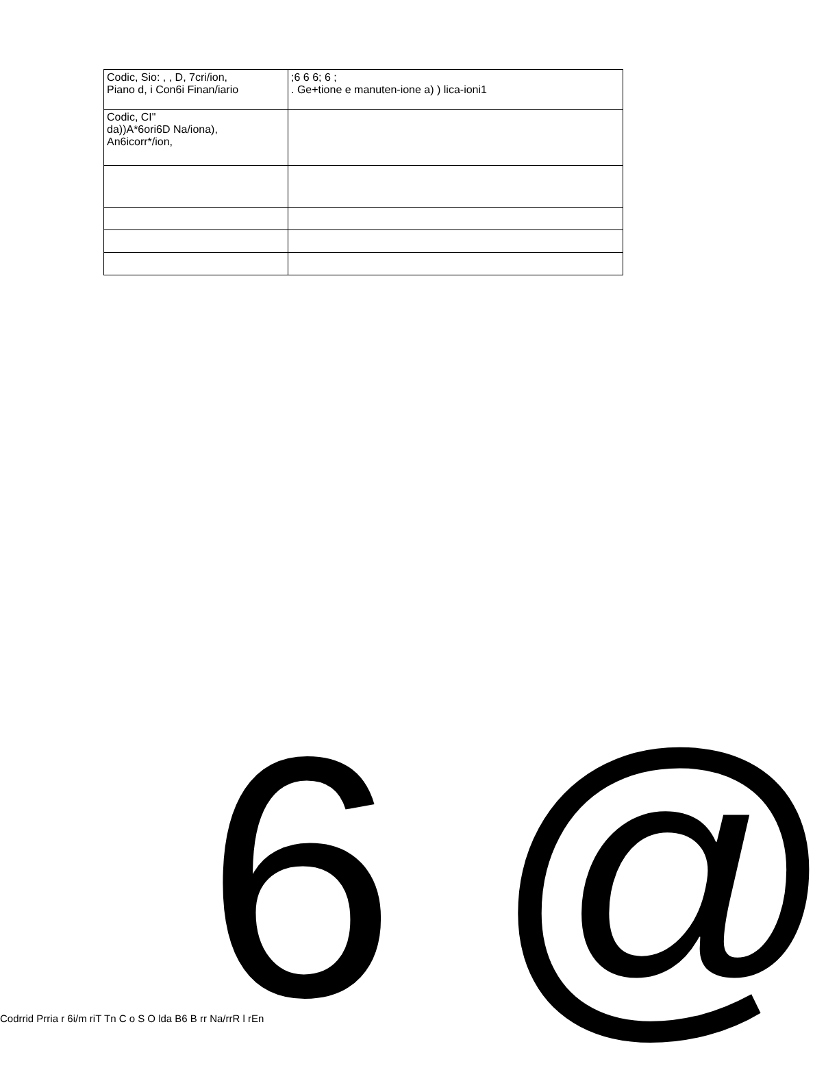| Codic, Sio: , , D, 7cri/ion, Piano d, i Con6i Finan/iario | ;6 6 6; 6 ; . Ge+tione e manuten-ione a) ) lica-ioni1 |
| Codic, CI" da))A*6ori6D Na/iona), An6icorr*/ion, | |
Codrrid Prria r 6i/m riT Tn C o S O lda B6 B rr Na/rrR l rEn 6 @